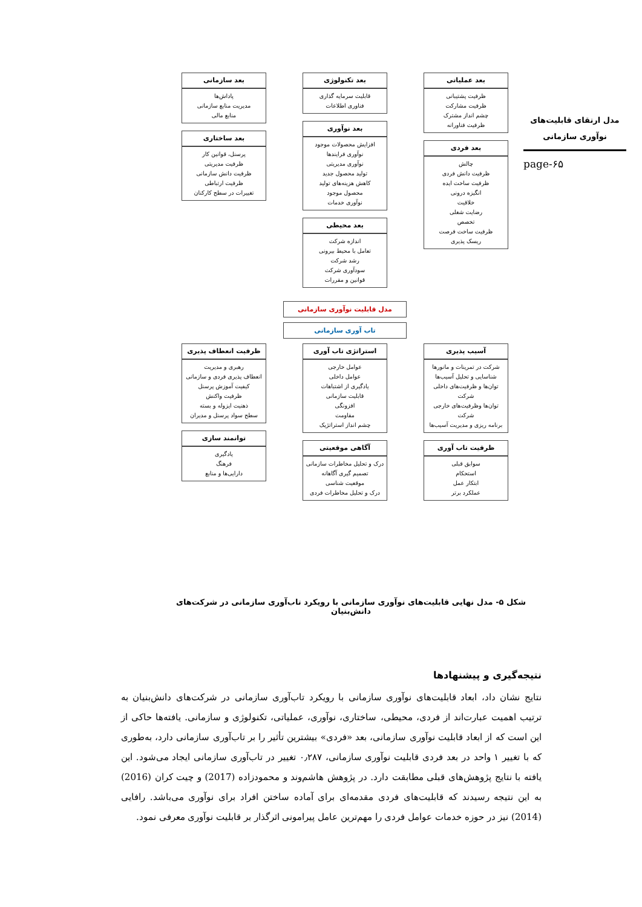مدل ارتقای قابلیت‌های نوآوری سازمانی
page-۶۵
بعد عملیاتی
ظرفیت پشتیبانی
ظرفیت مشارکت
چشم انداز مشترک
ظرفیت فناورانه
بعد فردی
چالش
ظرفیت دانش فردی
ظرفیت ساخت ایده
انگیزه درونی
خلاقیت
رضایت شغلی
تخصص
ظرفیت ساخت فرصت
ریسک پذیری
بعد تکنولوژی
قابلیت سرمایه گذاری
فناوری اطلاعات
بعد نوآوری
افزایش محصولات موجود
نوآوری فرایندها
نوآوری مدیریتی
تولید محصول جدید
کاهش هزینه‌های تولید
محصول موجود
نوآوری خدمات
بعد محیطی
اندازه شرکت
تعامل با محیط بیرونی
رشد شرکت
سودآوری شرکت
قوانین و مقررات
بعد سازمانی
پاداش‌ها
مدیریت منابع سازمانی
منابع مالی
بعد ساختاری
پرسنل، قوانین کار
ظرفیت مدیریتی
ظرفیت دانش سازمانی
ظرفیت ارتباطی
تغییرات در سطح کارکنان
مدل قابلیت نوآوری سازمانی
تاب آوری سازمانی
آسیب پذیری
شرکت در تمرینات و مانورها
شناسایی و تحلیل آسیب‌ها
توان‌ها و ظرفیت‌های داخلی شرکت
توان‌ها وظرفیت‌های خارجی شرکت
برنامه ریزی و مدیریت آسیب‌ها
ظرفیت تاب آوری
سوابق قبلی
استحکام
ابتکار عمل
عملکرد برتر
استراتژی تاب آوری
عوامل خارجی
عوامل داخلی
یادگیری از اشتباهات
قابلیت سازمانی
افزونگی
مقاومت
چشم انداز استراتژیک
آگاهی موقعیتی
درک و تحلیل مخاطرات سازمانی
تصمیم گیری آگاهانه
موقعیت شناسی
درک و تحلیل مخاطرات فردی
ظرفیت انعطاف پذیری
رهبری و مدیریت
انعطاف پذیری فردی و سازمانی
کیفیت آموزش پرسنل
ظرفیت واکنش
ذهنیت ایزوله و بسته
سطح سواد پرسنل و مدیران
توانمند سازی
یادگیری
فرهنگ
دارایی‌ها و منابع
شکل ۵- مدل نهایی قابلیت‌های نوآوری سازمانی با رویکرد تاب‌آوری سازمانی در شرکت‌های دانش‌بنیان
نتیجه‌گیری و پیشنهادها
نتایج نشان داد، ابعاد قابلیت‌های نوآوری سازمانی با رویکرد تاب‌آوری سازمانی در شرکت‌های دانش‌بنیان به ترتیب اهمیت عبارت‌اند از فردی، محیطی، ساختاری، نوآوری، عملیاتی، تکنولوژی و سازمانی. یافته‌ها حاکی از این است که از ابعاد قابلیت نوآوری سازمانی، بعد «فردی» بیشترین تأثیر را بر تاب‌آوری سازمانی دارد، به‌طوری که با تغییر ۱ واحد در بعد فردی قابلیت نوآوری سازمانی، ۰٫۲۸۷ تغییر در تاب‌آوری سازمانی ایجاد می‌شود. این یافته با نتایج پژوهش‌های قبلی مطابقت دارد. در پژوهش هاشم‌وند و محمودزاده (2017) و چیت کران (2016) به این نتیجه رسیدند که قابلیت‌های فردی مقدمه‌ای برای آماده ساختن افراد برای نوآوری می‌باشد. رافایی (2014) نیز در حوزه خدمات عوامل فردی را مهم‌ترین عامل پیرامونی اثرگذار بر قابلیت نوآوری معرفی نمود.